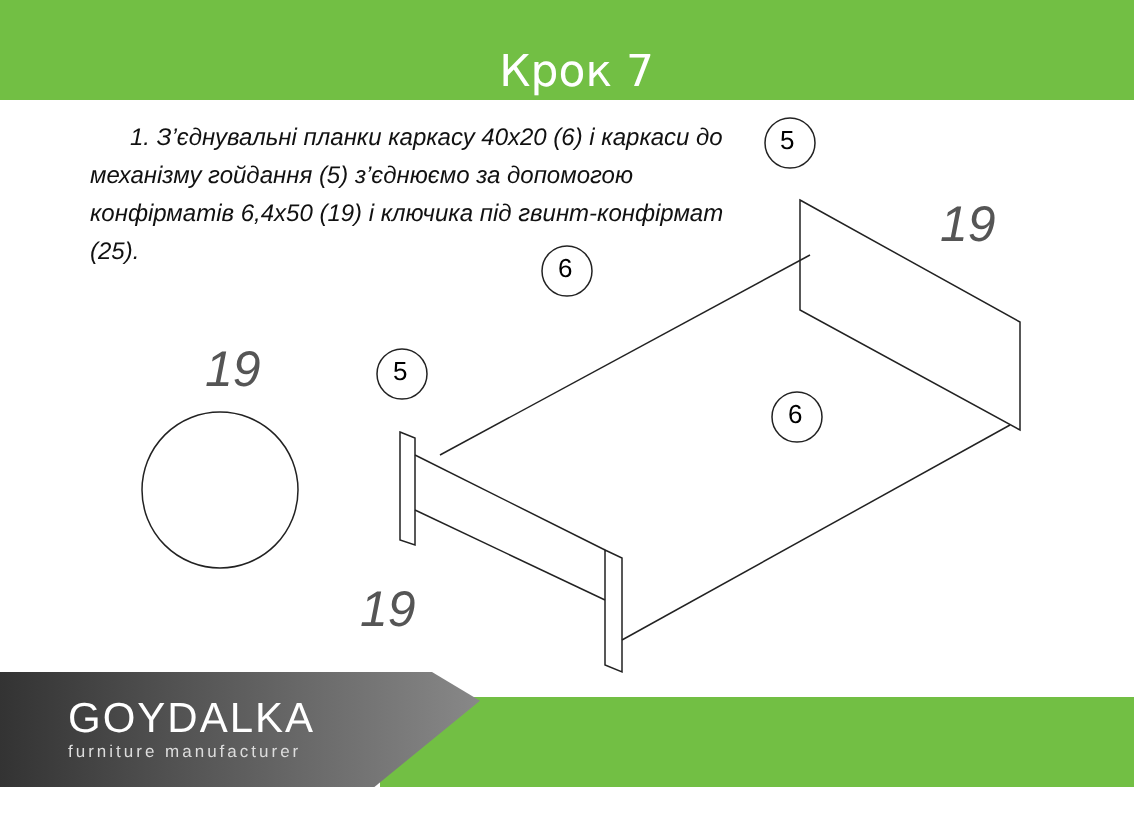Крок 7
1. З’єднувальні планки каркасу 40х20 (6) і каркаси до механізму гойдання (5) з’єднюємо за допомогою конфірматів 6,4х50 (19) і ключика під гвинт-конфірмат (25).
5
6
5
6
19
19
19
GOYDALKA
furniture manufacturer